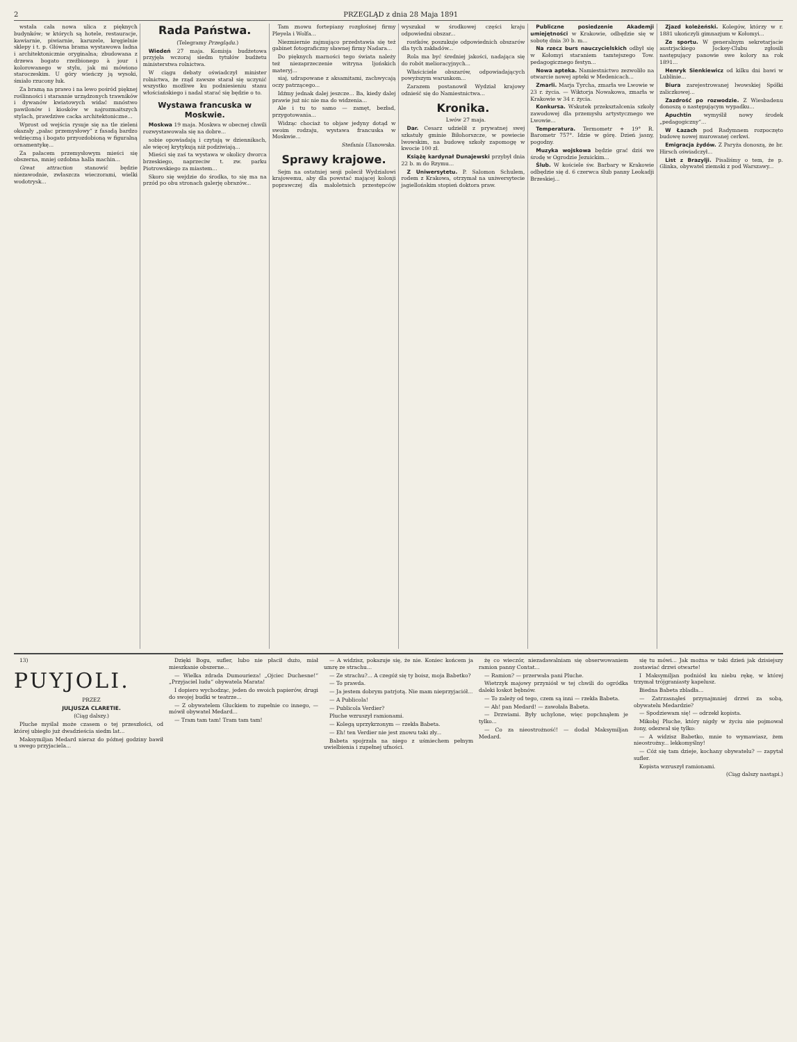2 PRZEGLĄD z dnia 28 Maja 1891
wstała cała nowa ulica z pięknych budynków; w których są hotele, restauracje, kawiarnie, piwiarnie, karuzele, kręgielnie sklepy i t. p. Główna brama wystawowa ładna i architektonicznie oryginalna; zbudowana z drzewa bogato rzeźbionego à jour i kolorowanego w stylu, jak mi mówiono staroczeskim. U góry wieńczy ją wysoki, śmiało rzucony łuk.
Za bramą na prawo i na lewo pośród pięknej roślinności i starannie urządzonych trawników i dywanów kwiatowych widać mnóstwo pawilonów i kiosków w najrozmaitszych stylach, prawdziwe cacka architektoniczne...
Wprost od wejścia rysuje się na tle zieleni okazały „pałac przemysłowy“ z fasadą bardzo wdzięczną i bogato przyozdobioną w figuralną ornamentykę...
Za pałacem przemysłowym mieści się obszerna, mniej ozdobna halla machin...
Great attraction stanowić będzie niezawodnie, zwłaszcza wieczorami, wielki wodotrysk...
Rada Państwa.
(Telegramy Przeglądu.)
Wiedeń 27 maja. Komisja budżetowa przyjęła wczoraj siedm tytułów budżetu ministerstwa rolnictwa.
W ciągu debaty oświadczył minister rolnictwa, że rząd zawsze starał się uczynić wszystko możliwe ku podniesieniu stanu włościańskiego i nadal starać się będzie o to.
Wystawa francuska w Moskwie.
Moskwa 19 maja. Moskwa w obecnej chwili rozwystawowała się na dobre...
sobie opowiadają i czytają w dziennikach, ale więcej krytykują niż podziwiają...
Mieści się zaś ta wystawa w okolicy dworca brzeskiego, naprzeciw t. zw. parku Piotrowskiego za miastem...
Skoro się wejdzie do środka, to się ma na przód po obu stronach galerję obrazów...
Tam znowu fortepiany rozgłośnej firmy Pleyela i Wolfa...
Niezmiernie zajmująco przedstawia się też gabinet fotograficzny sławnej firmy Nadara...
Do pięknych marności tego świata należy też niezaprzeczenie witryna ljońskich materyj...
siaj, udrapowane z aksamitami, zachwycają oczy patrzącego...
Idźmy jednak dalej jeszcze... Ba, kiedy dalej prawie już nic nie ma do widzenia...
Ale i tu to samo — zamęt, bezład, przygotowania...
Widząc chociaż to objaw jedyny dotąd w swoim rodzaju, wystawa francuska w Moskwie...
Stefania Ulanowska.
Sprawy krajowe.
Sejm na ostatniej sesji polecił Wydziałowi krajowemu, aby dla powstać mającej kolonji poprawczej dla małoletnich przestępców wyszukał w środkowej części kraju odpowiedni obszar...
rostków, poszukuje odpowiednich obszarów dla tych zakładów...
Rola ma być średniej jakości, nadająca się do robót melioracyjnych...
Właściciele obszarów, odpowiadających powyższym warunkom...
Zarazem postanowił Wydział krajowy odnieść się do Namiestnictwa...
Kronika.
Lwów 27 maja.
Dar. Cesarz udzielił z prywatnej swej szkatuły gminie Biłohorszcze, w powiecie lwowskim, na budowę szkoły zapomogę w kwocie 100 zł.
Książę kardynał Dunajewski przybył dnia 22 b. m do Rzymu...
Z Uniwersytetu. P. Salomon Schulem, rodem z Krakowa, otrzymał na uniwersytecie jagiellońskim stopień doktora praw.
Publiczne posiedzenie Akademji umiejętności w Krakowie, odbędzie się w sobotę dnia 30 b. m...
Na rzecz burs nauczycielskich odbył się w Kołomyi staraniem tamtejszego Tow. pedagogicznego festyn...
Nowa apteka. Namiestnictwo zezwoliło na otwarcie nowej apteki w Medenicach...
Zmarli. Marja Tyrcha, zmarła we Lwowie w 23 r. życia. — Wiktorja Nowakowa, zmarła w Krakowie w 34 r. życia.
Konkursa. Wskutek przekształcenia szkoły zawodowej dla przemysłu artystycznego we Lwowie...
Temperatura. Termometr + 19° R. Barometr 757°. Idzie w górę. Dzień jasny, pogodny.
Muzyka wojskowa będzie grać dziś we środę w Ogrodzie Jezuickim...
Ślub. W kościele św. Barbary w Krakowie odbędzie się d. 6 czerwca ślub panny Leokadji Brzeskiej...
Zjazd koleżeński. Kolegów, którzy w r. 1881 ukończyli gimnazjum w Kołomyi...
Ze sportu. W generalnym sekretarjacie austrjackiego Jockey-Clubu zgłosili następujący panowie swe kolory na rok 1891...
Henryk Sienkiewicz od kilku dni bawi w Lublinie...
Biura zarejestrowanej lwowskiej Spółki zaliczkowej...
Zazdrość po rozwodzie. Z Wiesbadenu donoszą o następującym wypadku...
Apuchtin wymyślił nowy środek „pedagogiczny“...
W Łazach pod Radymnem rozpoczęto budowę nowej murowanej cerkwi.
Emigracja żydów. Z Paryża donoszą, że br. Hirsch oświadczył...
List z Brazylji. Pisaliśmy o tem, że p. Glinka, obywatel ziemski z pod Warszawy...
13)
PUYJOLI.
PRZEZ
JULJUSZA CLARETIE.
(Ciąg dalszy.)
Pluche myślał może czasem o tej przeszłości, od której ubiegło już dwadzieścia siedm lat...
Maksymiljan Medard nieraz do późnej godziny bawił u swego przyjaciela...
Dzięki Bogu, sufler, lubo nie płacił dużo, miał mieszkanie obszerne...
— Wielka zdrada Dumourieza! „Ojciec Duchesne!“ „Przyjaciel ludu“ obywatela Marata!
I dopiero wychodząc, jeden do swoich papierów, drugi do swojej budki w teatrze...
— Z obywatelem Gluckiem to zupełnie co innego, — mówił obywatel Medard...
— Tram tam tam! Tram tam tam!
— A widzisz, pokazuje się, że nie. Koniec końcem ja umrę ze strachu...
— Ze strachu?... A czegóż się ty boisz, moja Babetko?
— To prawda.
— Ja jestem dobrym patrjotą. Nie mam nieprzyjaciół...
— A Publicola!
— Publicola Verdier?
Pluche wzruszył ramionami.
— Kolegą uprzykrzonym — rzekła Babeta.
— Eh! ten Verdier nie jest znowu taki zły...
Babeta spojrzała na niego z uśmiechem pełnym uwielbienia i zupełnej ufności.
żę co wieczór, niezadawalniam się obserwowaniem ramion panny Contat...
— Ramion? — przerwała pani Pluche.
Wietrzyk majowy przyniósł w tej chwili do ogródka daleki łoskot bębnów.
— To zależy od tego, czem są inni — rzekła Babeta.
— Ah! pan Medard! — zawołała Babeta.
— Drzwiami. Były uchylone, więc popchnąłem je tylko...
— Co za nieostrożność! — dodał Maksymiljan Medard.
się tu mówi... Jak można w taki dzień jak dzisiejszy zostawiać drzwi otwarte!
I Maksymiljan podniósł ku niebu rękę, w której trzymał trójgraniasty kapelusz.
Biedna Babeta zbladła...
— Zatrzasnąłeś przynajmniej drzwi za sobą, obywatelu Medardzie?
— Spodziewam się! — odrzekł kopista.
Mikołaj Pluche, który nigdy w życiu nie pojmował żony, odezwał się tylko:
— A widzisz Babetko, mnie to wymawiasz, żem nieostrożny... lekkomyślny!
— Cóż się tam dzieje, kochany obywatelu? — zapytał sufler.
Kopista wzruszył ramionami.
(Ciąg dalszy nastąpi.)